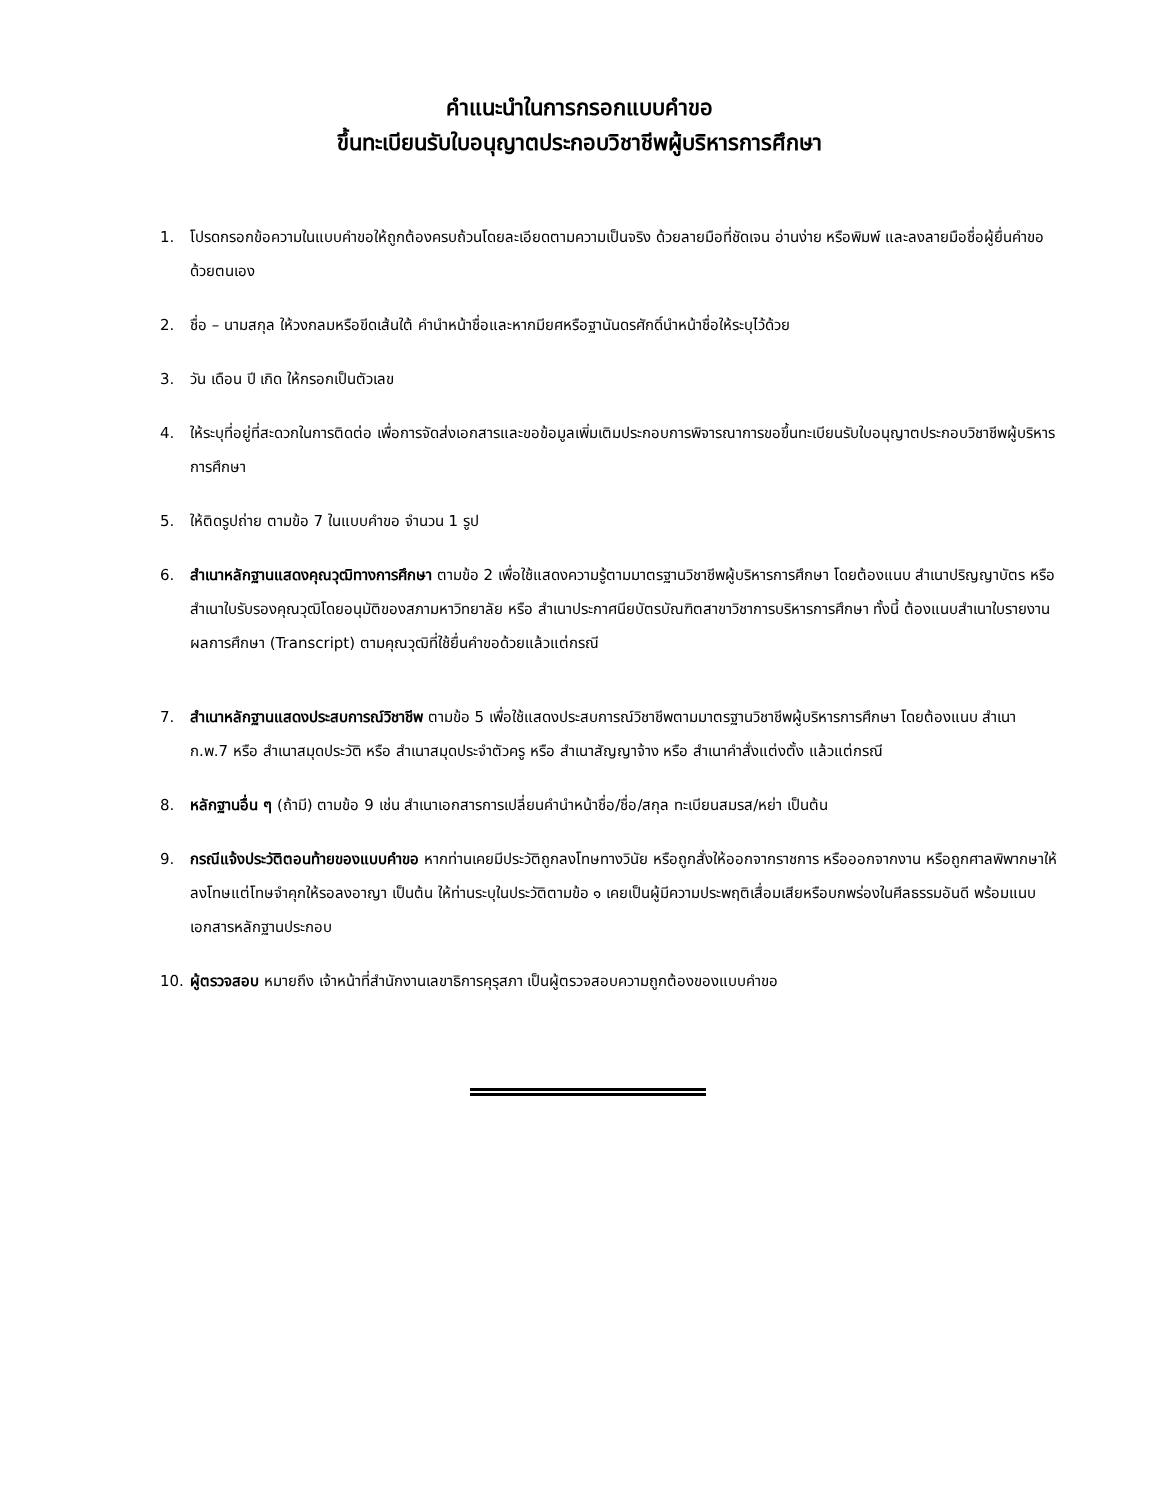คำแนะนำในการกรอกแบบคำขอ
ขึ้นทะเบียนรับใบอนุญาตประกอบวิชาชีพผู้บริหารการศึกษา
1. โปรดกรอกข้อความในแบบคำขอให้ถูกต้องครบถ้วนโดยละเอียดตามความเป็นจริง ด้วยลายมือที่ชัดเจน อ่านง่าย หรือพิมพ์ และลงลายมือชื่อผู้ยื่นคำขอด้วยตนเอง
2. ชื่อ – นามสกุล ให้วงกลมหรือขีดเส้นใต้ คำนำหน้าชื่อและหากมียศหรือฐานันดรศักดิ์นำหน้าชื่อให้ระบุไว้ด้วย
3. วัน เดือน ปี เกิด ให้กรอกเป็นตัวเลข
4. ให้ระบุที่อยู่ที่สะดวกในการติดต่อ เพื่อการจัดส่งเอกสารและขอข้อมูลเพิ่มเติมประกอบการพิจารณาการขอขึ้นทะเบียนรับใบอนุญาตประกอบวิชาชีพผู้บริหารการศึกษา
5. ให้ติดรูปถ่าย ตามข้อ 7 ในแบบคำขอ จำนวน 1 รูป
6. สำเนาหลักฐานแสดงคุณวุฒิทางการศึกษา ตามข้อ 2 เพื่อใช้แสดงความรู้ตามมาตรฐานวิชาชีพผู้บริหารการศึกษา โดยต้องแนบ สำเนาปริญญาบัตร หรือ สำเนาใบรับรองคุณวุฒิโดยอนุมัติของสภามหาวิทยาลัย หรือ สำเนาประกาศนียบัตรบัณฑิตสาขาวิชาการบริหารการศึกษา ทั้งนี้ ต้องแนบสำเนาใบรายงานผลการศึกษา (Transcript) ตามคุณวุฒิที่ใช้ยื่นคำขอด้วยแล้วแต่กรณี
7. สำเนาหลักฐานแสดงประสบการณ์วิชาชีพ ตามข้อ 5 เพื่อใช้แสดงประสบการณ์วิชาชีพตามมาตรฐานวิชาชีพผู้บริหารการศึกษา โดยต้องแนบ สำเนา ก.พ.7 หรือ สำเนาสมุดประวัติ หรือ สำเนาสมุดประจำตัวครู หรือ สำเนาสัญญาจ้าง หรือ สำเนาคำสั่งแต่งตั้ง แล้วแต่กรณี
8. หลักฐานอื่น ๆ (ถ้ามี) ตามข้อ 9 เช่น สำเนาเอกสารการเปลี่ยนคำนำหน้าชื่อ/ชื่อ/สกุล ทะเบียนสมรส/หย่า เป็นต้น
9. กรณีแจ้งประวัติตอนท้ายของแบบคำขอ หากท่านเคยมีประวัติถูกลงโทษทางวินัย หรือถูกสั่งให้ออกจากราชการ หรือออกจากงาน หรือถูกศาลพิพากษาให้ลงโทษแต่โทษจำคุกให้รอลงอาญา เป็นต้น ให้ท่านระบุในประวัติตามข้อ ๑ เคยเป็นผู้มีความประพฤติเสื่อมเสียหรือบกพร่องในศีลธรรมอันดี พร้อมแนบเอกสารหลักฐานประกอบ
10. ผู้ตรวจสอบ หมายถึง เจ้าหน้าที่สำนักงานเลขาธิการคุรุสภา เป็นผู้ตรวจสอบความถูกต้องของแบบคำขอ